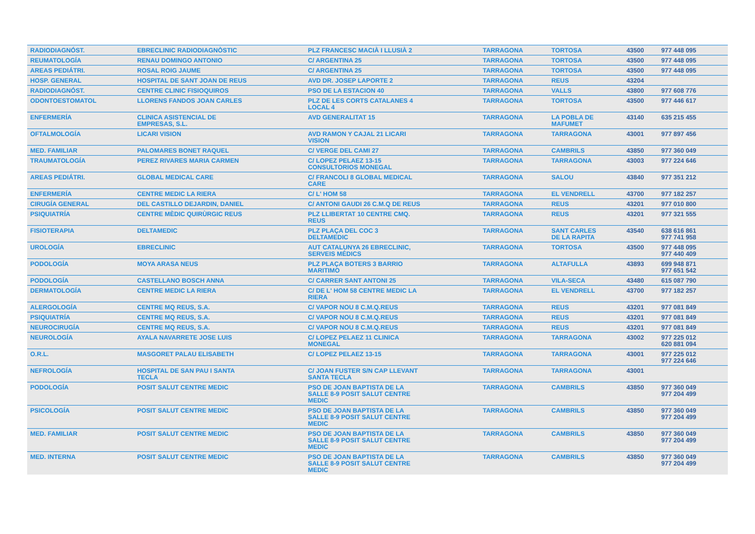| RADIODIAGNÓST. | EBRECLINIC RADIODIAGNÒSTIC | PLZ FRANCESC MACIÀ I LLUSIÀ 2 | TARRAGONA | TORTOSA | 43500 | 977 448 095 | |
| REUMATOLOGÍA | RENAU DOMINGO ANTONIO | C/ ARGENTINA 25 | TARRAGONA | TORTOSA | 43500 | 977 448 095 | |
| AREAS PEDIÁTRI. | ROSAL ROIG JAUME | C/ ARGENTINA 25 | TARRAGONA | TORTOSA | 43500 | 977 448 095 | |
| HOSP. GENERAL | HOSPITAL DE SANT JOAN DE REUS | AVD DR. JOSEP LAPORTE 2 | TARRAGONA | REUS | 43204 | | |
| RADIODIAGNÓST. | CENTRE CLINIC FISIOQUIROS | PSO DE LA ESTACION 40 | TARRAGONA | VALLS | 43800 | 977 608 776 | |
| ODONTOESTOMATOL | LLORENS FANDOS JOAN CARLES | PLZ DE LES CORTS CATALANES 4 LOCAL 4 | TARRAGONA | TORTOSA | 43500 | 977 446 617 | |
| ENFERMERÍA | CLINICA ASISTENCIAL DE EMPRESAS, S.L. | AVD GENERALITAT 15 | TARRAGONA | LA POBLA DE MAFUMET | 43140 | 635 215 455 | |
| OFTALMOLOGÍA | LICARI VISION | AVD RAMON Y CAJAL 21 LICARI VISION | TARRAGONA | TARRAGONA | 43001 | 977 897 456 | |
| MED. FAMILIAR | PALOMARES BONET RAQUEL | C/ VERGE DEL CAMI 27 | TARRAGONA | CAMBRILS | 43850 | 977 360 049 | |
| TRAUMATOLOGÍA | PEREZ RIVARES MARIA CARMEN | C/ LOPEZ PELAEZ 13-15 CONSULTORIOS MONEGAL | TARRAGONA | TARRAGONA | 43003 | 977 224 646 | |
| AREAS PEDIÁTRI. | GLOBAL MEDICAL CARE | C/ FRANCOLI 8 GLOBAL MEDICAL CARE | TARRAGONA | SALOU | 43840 | 977 351 212 | |
| ENFERMERÍA | CENTRE MEDIC LA RIERA | C/ L' HOM 58 | TARRAGONA | EL VENDRELL | 43700 | 977 182 257 | |
| CIRUGÍA GENERAL | DEL CASTILLO DEJARDIN, DANIEL | C/ ANTONI GAUDI 26 C.M.Q DE REUS | TARRAGONA | REUS | 43201 | 977 010 800 | |
| PSIQUIATRÍA | CENTRE MÈDIC QUIRÙRGIC REUS | PLZ LLIBERTAT 10 CENTRE CMQ. REUS | TARRAGONA | REUS | 43201 | 977 321 555 | |
| FISIOTERAPIA | DELTAMEDIC | PLZ PLAÇA DEL COC 3 DELTAMEDIC | TARRAGONA | SANT CARLES DE LA RAPITA | 43540 | 638 616 861 977 741 958 | |
| UROLOGÍA | EBRECLINIC | AUT CATALUNYA 26 EBRECLINIC, SERVEIS MÉDICS | TARRAGONA | TORTOSA | 43500 | 977 448 095 977 440 409 | |
| PODOLOGÍA | MOYA ARASA NEUS | PLZ PLAÇA BOTERS 3 BARRIO MARITIMO | TARRAGONA | ALTAFULLA | 43893 | 699 948 871 977 651 542 | |
| PODOLOGÍA | CASTELLANO BOSCH ANNA | C/ CARRER SANT ANTONI 25 | TARRAGONA | VILA-SECA | 43480 | 615 087 790 | |
| DERMATOLOGÍA | CENTRE MEDIC LA RIERA | C/ DE L' HOM 58 CENTRE MEDIC LA RIERA | TARRAGONA | EL VENDRELL | 43700 | 977 182 257 | |
| ALERGOLOGÍA | CENTRE MQ REUS, S.A. | C/ VAPOR NOU 8 C.M.Q.REUS | TARRAGONA | REUS | 43201 | 977 081 849 | |
| PSIQUIATRÍA | CENTRE MQ REUS, S.A. | C/ VAPOR NOU 8 C.M.Q.REUS | TARRAGONA | REUS | 43201 | 977 081 849 | |
| NEUROCIRUGÍA | CENTRE MQ REUS, S.A. | C/ VAPOR NOU 8 C.M.Q.REUS | TARRAGONA | REUS | 43201 | 977 081 849 | |
| NEUROLOGÍA | AYALA NAVARRETE JOSE LUIS | C/ LOPEZ PELAEZ 11 CLINICA MONEGAL | TARRAGONA | TARRAGONA | 43002 | 977 225 012 620 881 094 | |
| O.R.L. | MASGORET PALAU ELISABETH | C/ LOPEZ PELAEZ 13-15 | TARRAGONA | TARRAGONA | 43001 | 977 225 012 977 224 646 | |
| NEFROLOGÍA | HOSPITAL DE SAN PAU I SANTA TECLA | C/ JOAN FUSTER S/N CAP LLEVANT SANTA TECLA | TARRAGONA | TARRAGONA | 43001 | | |
| PODOLOGÍA | POSIT SALUT CENTRE MEDIC | PSO DE JOAN BAPTISTA DE LA SALLE 8-9 POSIT SALUT CENTRE MEDIC | TARRAGONA | CAMBRILS | 43850 | 977 360 049 977 204 499 | |
| PSICOLOGÍA | POSIT SALUT CENTRE MEDIC | PSO DE JOAN BAPTISTA DE LA SALLE 8-9 POSIT SALUT CENTRE MEDIC | TARRAGONA | CAMBRILS | 43850 | 977 360 049 977 204 499 | |
| MED. FAMILIAR | POSIT SALUT CENTRE MEDIC | PSO DE JOAN BAPTISTA DE LA SALLE 8-9 POSIT SALUT CENTRE MEDIC | TARRAGONA | CAMBRILS | 43850 | 977 360 049 977 204 499 | |
| MED. INTERNA | POSIT SALUT CENTRE MEDIC | PSO DE JOAN BAPTISTA DE LA SALLE 8-9 POSIT SALUT CENTRE MEDIC | TARRAGONA | CAMBRILS | 43850 | 977 360 049 977 204 499 | |